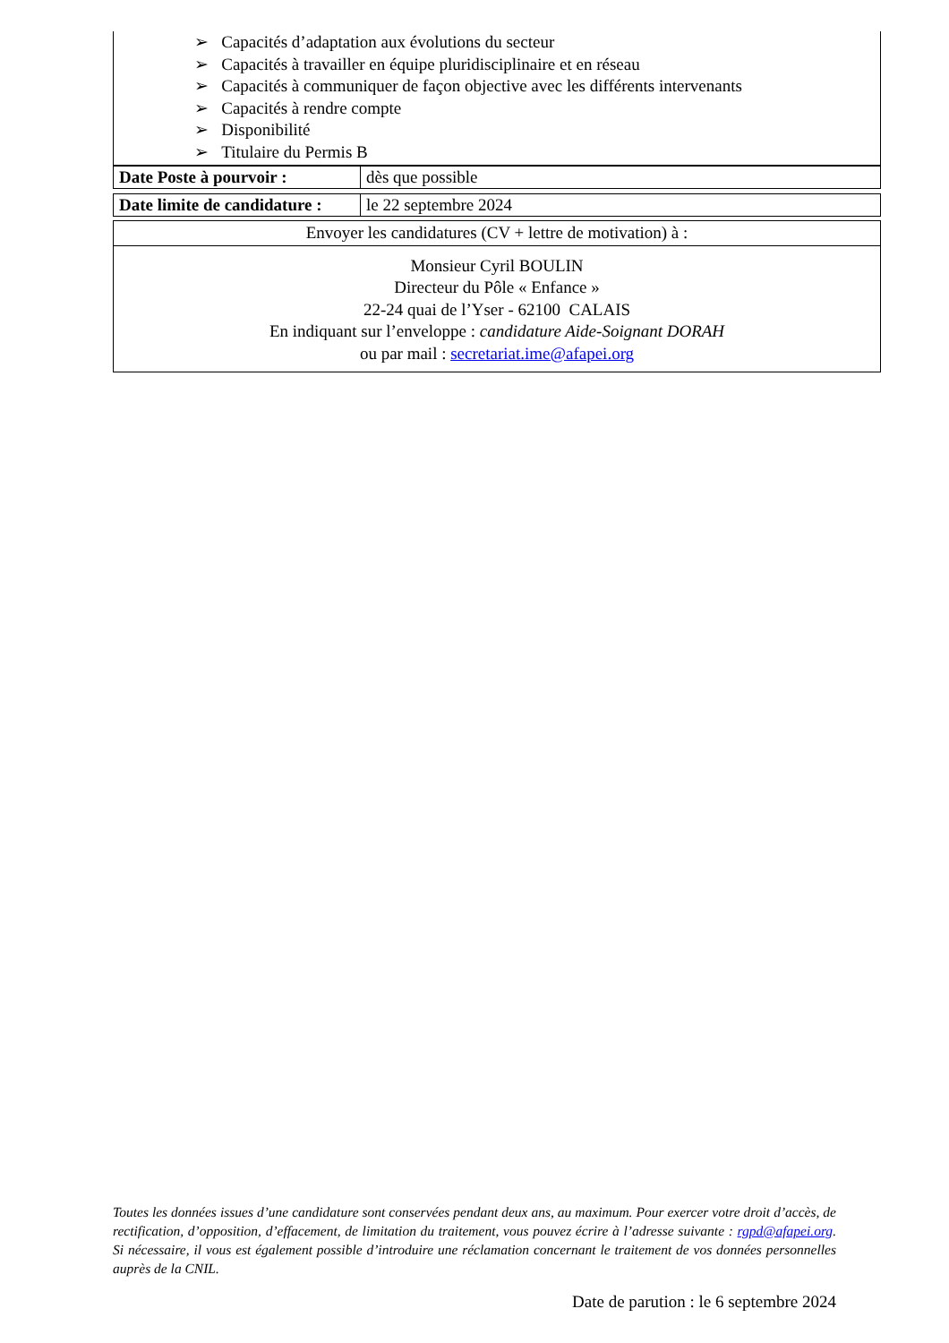➢ Capacités d’adaptation aux évolutions du secteur
➢ Capacités à travailler en équipe pluridisciplinaire et en réseau
➢ Capacités à communiquer de façon objective avec les différents intervenants
➢ Capacités à rendre compte
➢ Disponibilité
➢ Titulaire du Permis B
| Date Poste à pourvoir : | dès que possible |
| Date limite de candidature : | le 22 septembre 2024 |
| Envoyer les candidatures (CV + lettre de motivation) à : |
| Monsieur Cyril BOULIN Directeur du Pôle « Enfance » 22-24 quai de l’Yser - 62100 CALAIS En indiquant sur l’enveloppe : candidature Aide-Soignant DORAH ou par mail : secretariat.ime@afapei.org |
Toutes les données issues d’une candidature sont conservées pendant deux ans, au maximum. Pour exercer votre droit d’accès, de rectification, d’opposition, d’effacement, de limitation du traitement, vous pouvez écrire à l’adresse suivante : rgpd@afapei.org. Si nécessaire, il vous est également possible d’introduire une réclamation concernant le traitement de vos données personnelles auprès de la CNIL.
Date de parution : le 6 septembre 2024